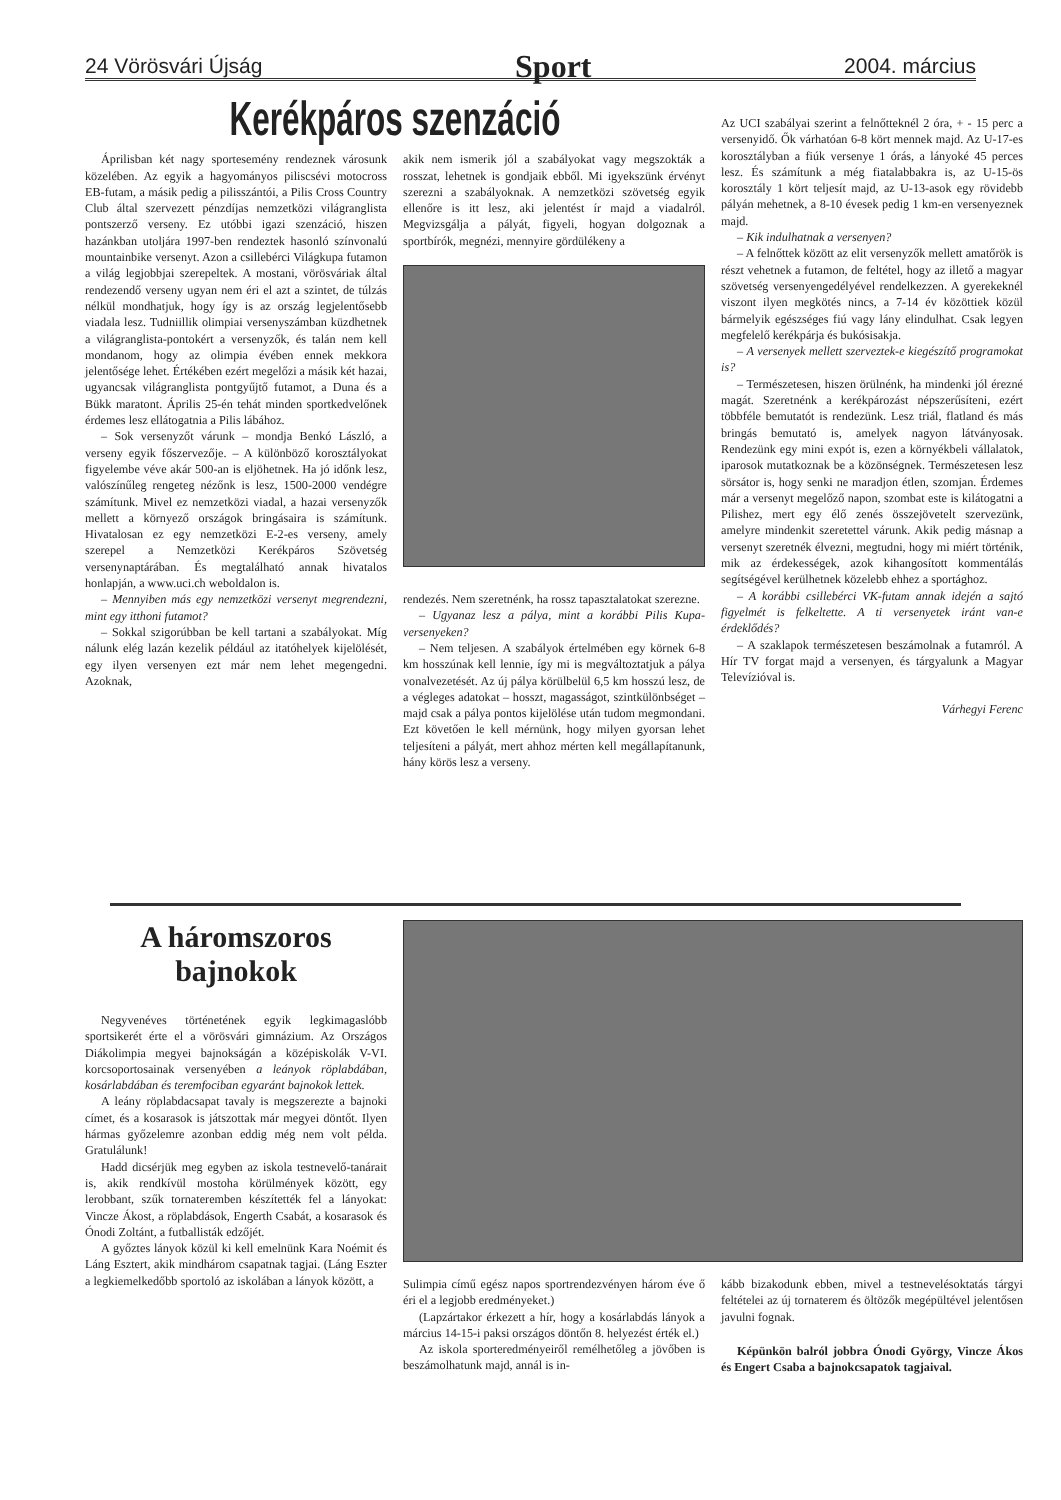24 Vörösvári Újság Sport 2004. március
Kerékpáros szenzáció
Áprilisban két nagy sportesemény rendeznek városunk közelében. Az egyik a hagyományos piliscsévi motocross EB-futam, a másik pedig a pilisszántói, a Pilis Cross Country Club által szervezett pénzdíjas nemzetközi világranglista pontszerző verseny. Ez utóbbi igazi szenzáció, hiszen hazánkban utoljára 1997-ben rendeztek hasonló színvonalú mountainbike versenyt. Azon a csillebérci Világkupa futamon a világ legjobbjai szerepeltek. A mostani, vörösváriak által rendezendő verseny ugyan nem éri el azt a szintet, de túlzás nélkül mondhatjuk, hogy így is az ország legjelentősebb viadala lesz. Tudniillik olimpiai versenyszámban küzdhetnek a világranglista-pontokért a versenyzők, és talán nem kell mondanom, hogy az olimpia évében ennek mekkora jelentősége lehet. Értékében ezért megelőzi a másik két hazai, ugyancsak világranglista pontgyűjtő futamot, a Duna és a Bükk maratont. Április 25-én tehát minden sportkedvelőnek érdemes lesz ellátogatnia a Pilis lábához.
– Sok versenyzőt várunk – mondja Benkó László, a verseny egyik főszervezője. – A különböző korosztályokat figyelembe véve akár 500-an is eljöhetnek. Ha jó időnk lesz, valószínűleg rengeteg nézőnk is lesz, 1500-2000 vendégre számítunk. Mivel ez nemzetközi viadal, a hazai versenyzők mellett a környező országok bringásaira is számítunk. Hivatalosan ez egy nemzetközi E-2-es verseny, amely szerepel a Nemzetközi Kerékpáros Szövetség versenynaptárában. És megtalálható annak hivatalos honlapján, a www.uci.ch weboldalon is.
– Mennyiben más egy nemzetközi versenyt megrendezni, mint egy itthoni futamot?
– Sokkal szigorúbban be kell tartani a szabályokat. Míg nálunk elég lazán kezelik például az itatóhelyek kijelölését, egy ilyen versenyen ezt már nem lehet megengedni. Azoknak,
akik nem ismerik jól a szabályokat vagy megszokták a rosszat, lehetnek is gondjaik ebből. Mi igyekszünk érvényt szerezni a szabályoknak. A nemzetközi szövetség egyik ellenőre is itt lesz, aki jelentést ír majd a viadalról. Megvizsgálja a pályát, figyeli, hogyan dolgoznak a sportbírók, megnézi, mennyire gördülékeny a
rendezés. Nem szeretnénk, ha rossz tapasztalatokat szerezne.
– Ugyanaz lesz a pálya, mint a korábbi Pilis Kupa-versenyeken?
– Nem teljesen. A szabályok értelmében egy körnek 6-8 km hosszúnak kell lennie, így mi is megváltoztatjuk a pálya vonalvezetését. Az új pálya körülbelül 6,5 km hosszú lesz, de a végleges adatokat – hosszt, magasságot, szintkülönbséget – majd csak a pálya pontos kijelölése után tudom megmondani. Ezt követően le kell mérnünk, hogy milyen gyorsan lehet teljesíteni a pályát, mert ahhoz mérten kell megállapítanunk, hány körös lesz a verseny.
Az UCI szabályai szerint a felnőtteknél 2 óra, + - 15 perc a versenyidő. Ők várhatóan 6-8 kört mennek majd. Az U-17-es korosztályban a fiúk versenye 1 órás, a lányoké 45 perces lesz. És számítunk a még fiatalabbakra is, az U-15-ös korosztály 1 kört teljesít majd, az U-13-asok egy rövidebb pályán mehetnek, a 8-10 évesek pedig 1 km-en versenyeznek majd.
– Kik indulhatnak a versenyen?
– A felnőttek között az elit versenyzők mellett amatőrök is részt vehetnek a futamon, de feltétel, hogy az illető a magyar szövetség versenyengedélyével rendelkezzen. A gyerekeknél viszont ilyen megkötés nincs, a 7-14 év közöttiek közül bármelyik egészséges fiú vagy lány elindulhat. Csak legyen megfelelő kerékpárja és bukósisakja.
– A versenyek mellett szerveztek-e kiegészítő programokat is?
– Természetesen, hiszen örülnénk, ha mindenki jól érezné magát. Szeretnénk a kerékpározást népszerűsíteni, ezért többféle bemutatót is rendezünk. Lesz triál, flatland és más bringás bemutató is, amelyek nagyon látványosak. Rendezünk egy mini expót is, ezen a környékbeli vállalatok, iparosok mutatkoznak be a közönségnek. Természetesen lesz sörsátor is, hogy senki ne maradjon étlen, szomjan. Érdemes már a versenyt megelőző napon, szombat este is kilátogatni a Pilishez, mert egy élő zenés összejövetelt szervezünk, amelyre mindenkit szeretettel várunk. Akik pedig másnap a versenyt szeretnék élvezni, megtudni, hogy mi miért történik, mik az érdekességek, azok kihangosított kommentálás segítségével kerülhetnek közelebb ehhez a sportághoz.
– A korábbi csillebérci VK-futam annak idején a sajtó figyelmét is felkeltette. A ti versenyetek iránt van-e érdeklődés?
– A szaklapok természetesen beszámolnak a futamról. A Hír TV forgat majd a versenyen, és tárgyalunk a Magyar Televízióval is.
Várhegyi Ferenc
A háromszoros bajnokok
Negyvenéves történetének egyik legkimagaslóbb sportsikerét érte el a vörösvári gimnázium. Az Országos Diákolimpia megyei bajnokságán a középiskolák V-VI. korcsoportosainak versenyében a leányok röplabdában, kosárlabdában és teremfociban egyaránt bajnokok lettek.
A leány röplabdacsapat tavaly is megszerezte a bajnoki címet, és a kosarasok is játszottak már megyei döntőt. Ilyen hármas győzelemre azonban eddig még nem volt példa. Gratulálunk!
Hadd dicsérjük meg egyben az iskola testnevelő-tanárait is, akik rendkívül mostoha körülmények között, egy lerobbant, szűk tornateremben készítették fel a lányokat: Vincze Ákost, a röplabdások, Engerth Csabát, a kosarasok és Ónodi Zoltánt, a futballisták edzőjét.
A győztes lányok közül ki kell emelnünk Kara Noémit és Láng Esztert, akik mindhárom csapatnak tagjai. (Láng Eszter a legkiemelkedőbb sportoló az iskolában a lányok között, a
Sulimpia című egész napos sportrendezvényen három éve ő éri el a legjobb eredményeket.)
(Lapzártakor érkezett a hír, hogy a kosárlabdás lányok a március 14-15-i paksi országos döntőn 8. helyezést érték el.)
Az iskola sporteredményeiről remélhetőleg a jövőben is beszámolhatunk majd, annál is in-
kább bizakodunk ebben, mivel a testnevelésoktatás tárgyi feltételei az új tornaterem és öltözők megépültével jelentősen javulni fognak.
Képünkön balról jobbra Ónodi György, Vincze Ákos és Engert Csaba a bajnokcsapatok tagjaival.